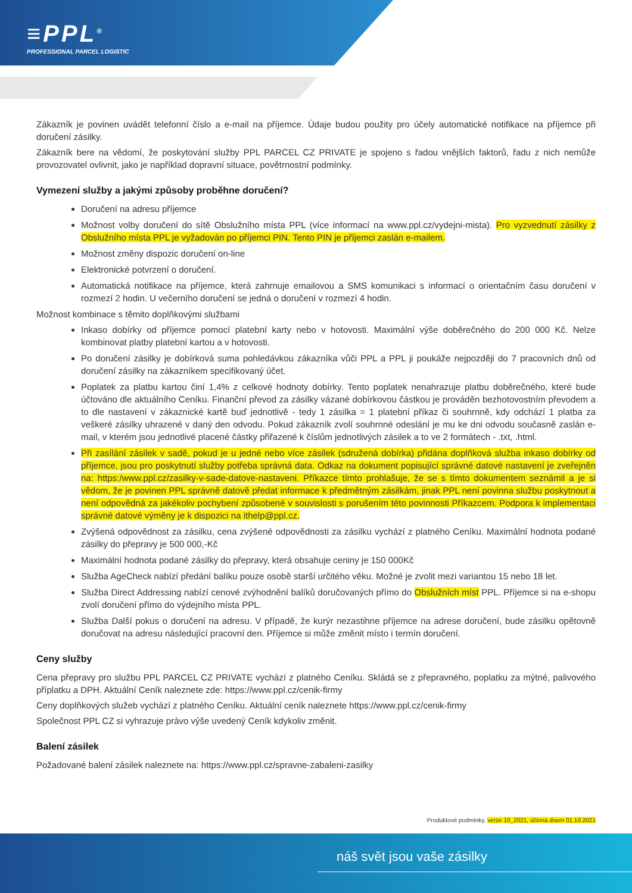≡PPL<sup>®</sup>
PROFESSIONAL PARCEL LOGISTIC
Zákazník je povinen uvádět telefonní číslo a e-mail na příjemce. Údaje budou použity pro účely automatické notifikace na příjemce při doručení zásilky.
Zákazník bere na vědomí, že poskytování služby PPL PARCEL CZ PRIVATE je spojeno s řadou vnějších faktorů, řadu z nich nemůže provozovatel ovlivnit, jako je například dopravní situace, povětrnostní podmínky.
Vymezení služby a jakými způsoby proběhne doručení?
Doručení na adresu příjemce
Možnost volby doručení do sítě Obslužního místa PPL (více informací na www.ppl.cz/vydejni-mista). Pro vyzvednutí zásilky z Obslužního místa PPL je vyžadován po příjemci PIN. Tento PIN je příjemci zaslán e-mailem.
Možnost změny dispozic doručení on-line
Elektronické potvrzení o doručení.
Automatická notifikace na příjemce, která zahrnuje emailovou a SMS komunikaci s informací o orientačním času doručení v rozmezí 2 hodin. U večerního doručení se jedná o doručení v rozmezí 4 hodin.
Možnost kombinace s těmito doplňkovými službami
Inkaso dobírky od příjemce pomocí platební karty nebo v hotovosti. Maximální výše doběrečného do 200 000 Kč. Nelze kombinovat platby platební kartou a v hotovosti.
Po doručení zásilky je dobírková suma pohledávkou zákazníka vůči PPL a PPL ji poukáže nejpozději do 7 pracovních dnů od doručení zásilky na zákazníkem specifikovaný účet.
Poplatek za platbu kartou činí 1,4% z celkové hodnoty dobírky. Tento poplatek nenahrazuje platbu doběrečného, které bude účtováno dle aktuálního Ceníku. Finanční převod za zásilky vázané dobírkovou částkou je prováděn bezhotovostním převodem a to dle nastavení v zákaznické kartě buď jednotlivě - tedy 1 zásilka = 1 platební příkaz či souhrnně, kdy odchází 1 platba za veškeré zásilky uhrazené v daný den odvodu. Pokud zákazník zvolí souhrnné odeslání je mu ke dni odvodu současně zaslán e-mail, v kterém jsou jednotlivé placené částky přiřazené k číslům jednotlivých zásilek a to ve 2 formátech - .txt, .html.
Při zasílání zásilek v sadě, pokud je u jedné nebo více zásilek (sdružená dobírka) přidána doplňková služba inkaso dobírky od příjemce, jsou pro poskytnutí služby potřeba správná data. Odkaz na dokument popisující správné datové nastavení je zveřejněn na: https:/www.ppl.cz/zasilky-v-sade-datove-nastaveni. Příkazce tímto prohlašuje, že se s tímto dokumentem seznámil a je si vědom, že je povinen PPL správně datově předat informace k předmětným zásilkám, jinak PPL není povinna službu poskytnout a není odpovědná za jakékoliv pochybení způsobené v souvislosti s porušením této povinnosti Příkazcem. Podpora k implementaci správné datové výměny je k dispozici na ithelp@ppl.cz.
Zvýšená odpovědnost za zásilku, cena zvýšené odpovědnosti za zásilku vychází z platného Ceníku. Maximální hodnota podané zásilky do přepravy je 500 000,-Kč
Maximální hodnota podané zásilky do přepravy, která obsahuje ceniny je 150 000Kč
Služba AgeCheck nabízí předání balíku pouze osobě starší určitého věku. Možné je zvolit mezi variantou 15 nebo 18 let.
Služba Direct Addressing nabízí cenové zvýhodnění balíků doručovaných přímo do Obslužních míst PPL. Příjemce si na e-shopu zvolí doručení přímo do výdejního místa PPL.
Služba Další pokus o doručení na adresu. V případě, že kurýr nezastihne příjemce na adrese doručení, bude zásilku opětovně doručovat na adresu následující pracovní den. Příjemce si může změnit místo i termín doručení.
Ceny služby
Cena přepravy pro službu PPL PARCEL CZ PRIVATE vychází z platného Ceníku. Skládá se z přepravného, poplatku za mýtné, palivového příplatku a DPH. Aktuální Ceník naleznete zde: https://www.ppl.cz/cenik-firmy
Ceny doplňkových služeb vychází z platného Ceníku. Aktuální ceník naleznete https://www.ppl.cz/cenik-firmy
Společnost PPL CZ si vyhrazuje právo výše uvedený Ceník kdykoliv změnit.
Balení zásilek
Požadované balení zásilek naleznete na: https://www.ppl.cz/spravne-zabaleni-zasilky
Produktové podmínky, verze 10_2021, účinná dnem 01.10.2021
náš svět jsou vaše zásilky